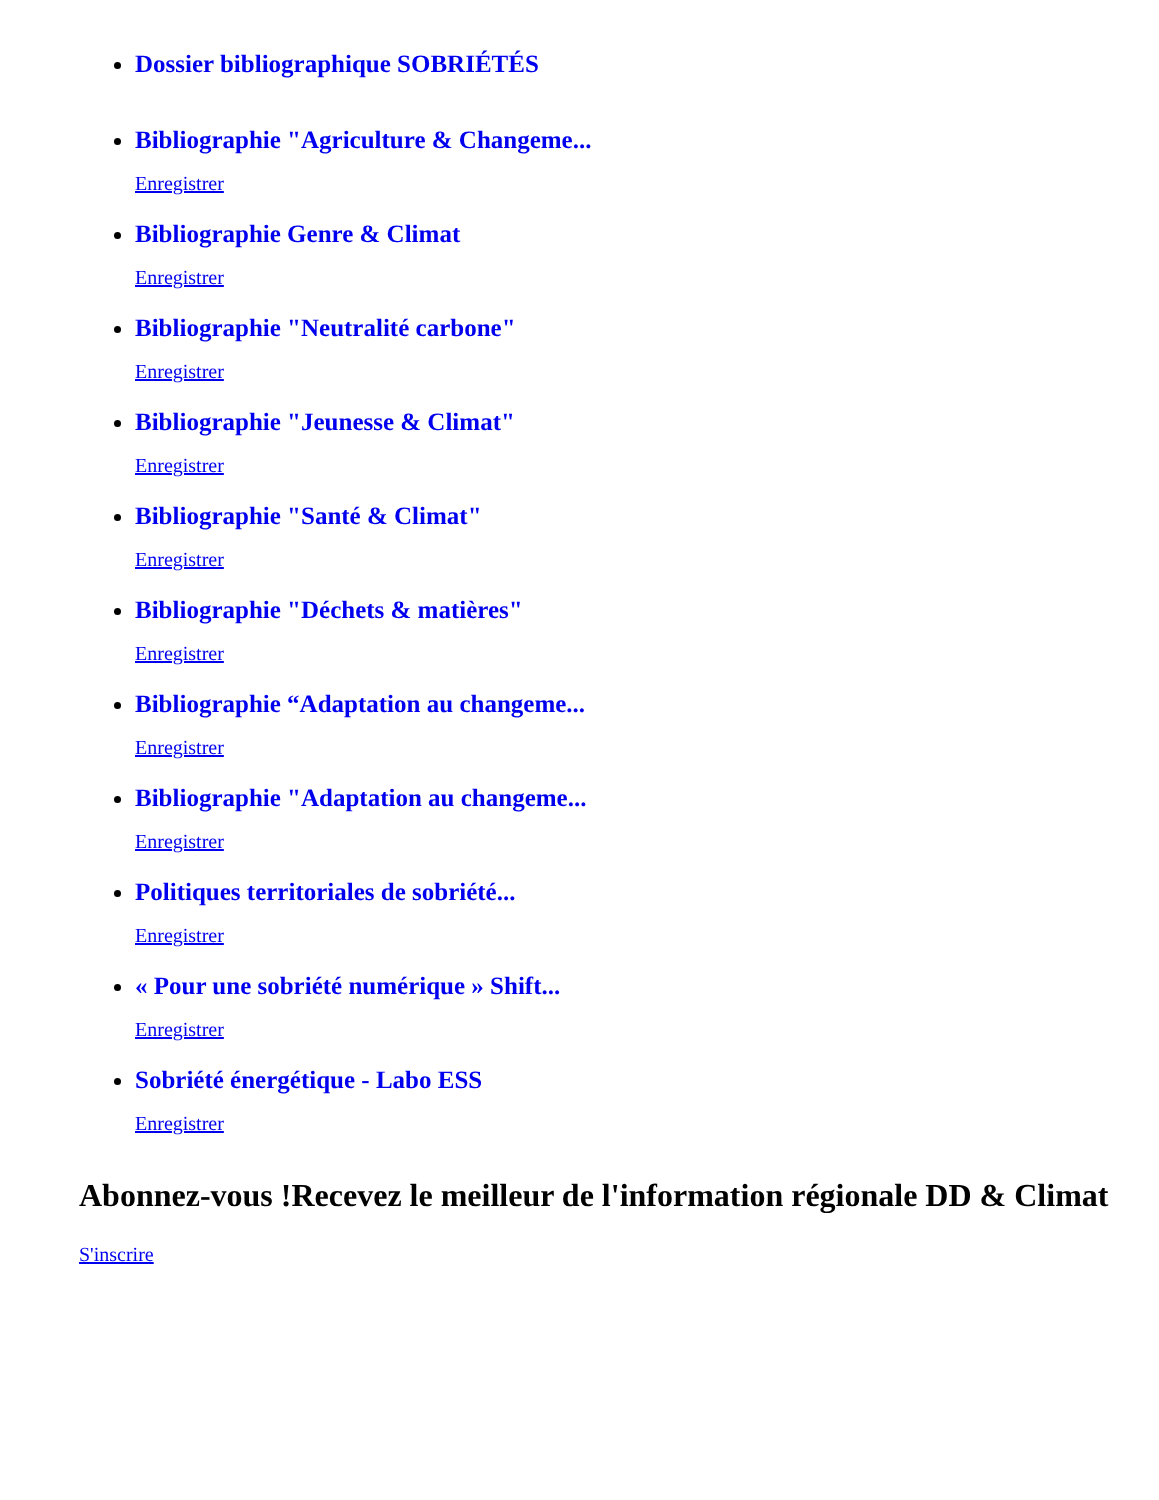Dossier bibliographique SOBRIÉTÉS
Bibliographie "Agriculture & Changeme...
Enregistrer
Bibliographie Genre & Climat
Enregistrer
Bibliographie "Neutralité carbone"
Enregistrer
Bibliographie "Jeunesse & Climat"
Enregistrer
Bibliographie "Santé & Climat"
Enregistrer
Bibliographie "Déchets & matières"
Enregistrer
Bibliographie “Adaptation au changeme...
Enregistrer
Bibliographie "Adaptation au changeme...
Enregistrer
Politiques territoriales de sobriété...
Enregistrer
« Pour une sobriété numérique » Shift...
Enregistrer
Sobriété énergétique - Labo ESS
Enregistrer
Abonnez-vous !Recevez le meilleur de l'information régionale DD & Climat
S'inscrire